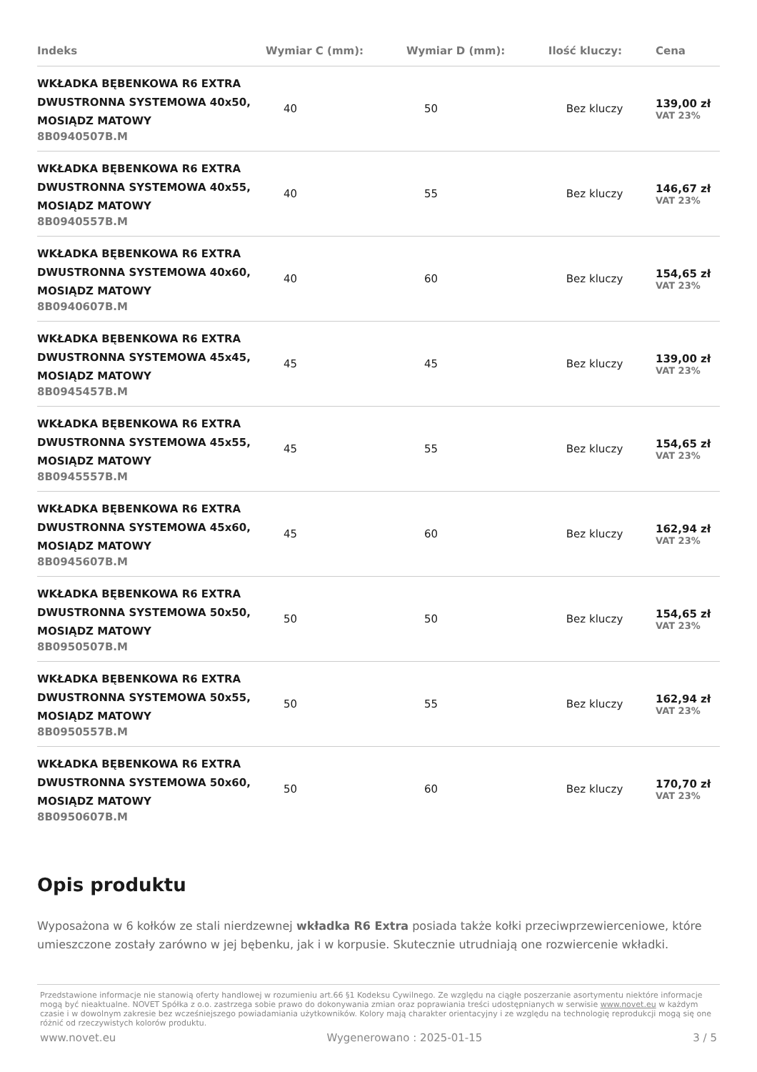| Indeks | Wymiar C (mm): | Wymiar D (mm): | Ilość kluczy: | Cena |
| --- | --- | --- | --- | --- |
| WKŁADKA BĘBENKOWA R6 EXTRA DWUSTRONNA SYSTEMOWA 40x50, MOSIĄDZ MATOWY 8B0940507B.M | 40 | 50 | Bez kluczy | 139,00 zł VAT 23% |
| WKŁADKA BĘBENKOWA R6 EXTRA DWUSTRONNA SYSTEMOWA 40x55, MOSIĄDZ MATOWY 8B0940557B.M | 40 | 55 | Bez kluczy | 146,67 zł VAT 23% |
| WKŁADKA BĘBENKOWA R6 EXTRA DWUSTRONNA SYSTEMOWA 40x60, MOSIĄDZ MATOWY 8B0940607B.M | 40 | 60 | Bez kluczy | 154,65 zł VAT 23% |
| WKŁADKA BĘBENKOWA R6 EXTRA DWUSTRONNA SYSTEMOWA 45x45, MOSIĄDZ MATOWY 8B0945457B.M | 45 | 45 | Bez kluczy | 139,00 zł VAT 23% |
| WKŁADKA BĘBENKOWA R6 EXTRA DWUSTRONNA SYSTEMOWA 45x55, MOSIĄDZ MATOWY 8B0945557B.M | 45 | 55 | Bez kluczy | 154,65 zł VAT 23% |
| WKŁADKA BĘBENKOWA R6 EXTRA DWUSTRONNA SYSTEMOWA 45x60, MOSIĄDZ MATOWY 8B0945607B.M | 45 | 60 | Bez kluczy | 162,94 zł VAT 23% |
| WKŁADKA BĘBENKOWA R6 EXTRA DWUSTRONNA SYSTEMOWA 50x50, MOSIĄDZ MATOWY 8B0950507B.M | 50 | 50 | Bez kluczy | 154,65 zł VAT 23% |
| WKŁADKA BĘBENKOWA R6 EXTRA DWUSTRONNA SYSTEMOWA 50x55, MOSIĄDZ MATOWY 8B0950557B.M | 50 | 55 | Bez kluczy | 162,94 zł VAT 23% |
| WKŁADKA BĘBENKOWA R6 EXTRA DWUSTRONNA SYSTEMOWA 50x60, MOSIĄDZ MATOWY 8B0950607B.M | 50 | 60 | Bez kluczy | 170,70 zł VAT 23% |
Opis produktu
Wyposażona w 6 kołków ze stali nierdzewnej wkładka R6 Extra posiada także kołki przeciwprzewierceniowe, które umieszczone zostały zarówno w jej bębenku, jak i w korpusie. Skutecznie utrudniają one rozwiercenie wkładki.
Przedstawione informacje nie stanowią oferty handlowej w rozumieniu art.66 §1 Kodeksu Cywilnego. Ze względu na ciągłe poszerzanie asortymentu niektóre informacje mogą być nieaktualne. NOVET Spółka z o.o. zastrzega sobie prawo do dokonywania zmian oraz poprawiania treści udostępnianych w serwisie www.novet.eu w każdym czasie i w dowolnym zakresie bez wcześniejszego powiadamiania użytkowników. Kolory mają charakter orientacyjny i ze względu na technologię reprodukcji mogą się one różnić od rzeczywistych kolorów produktu.
www.novet.eu Wygenerowano : 2025-01-15 3 / 5